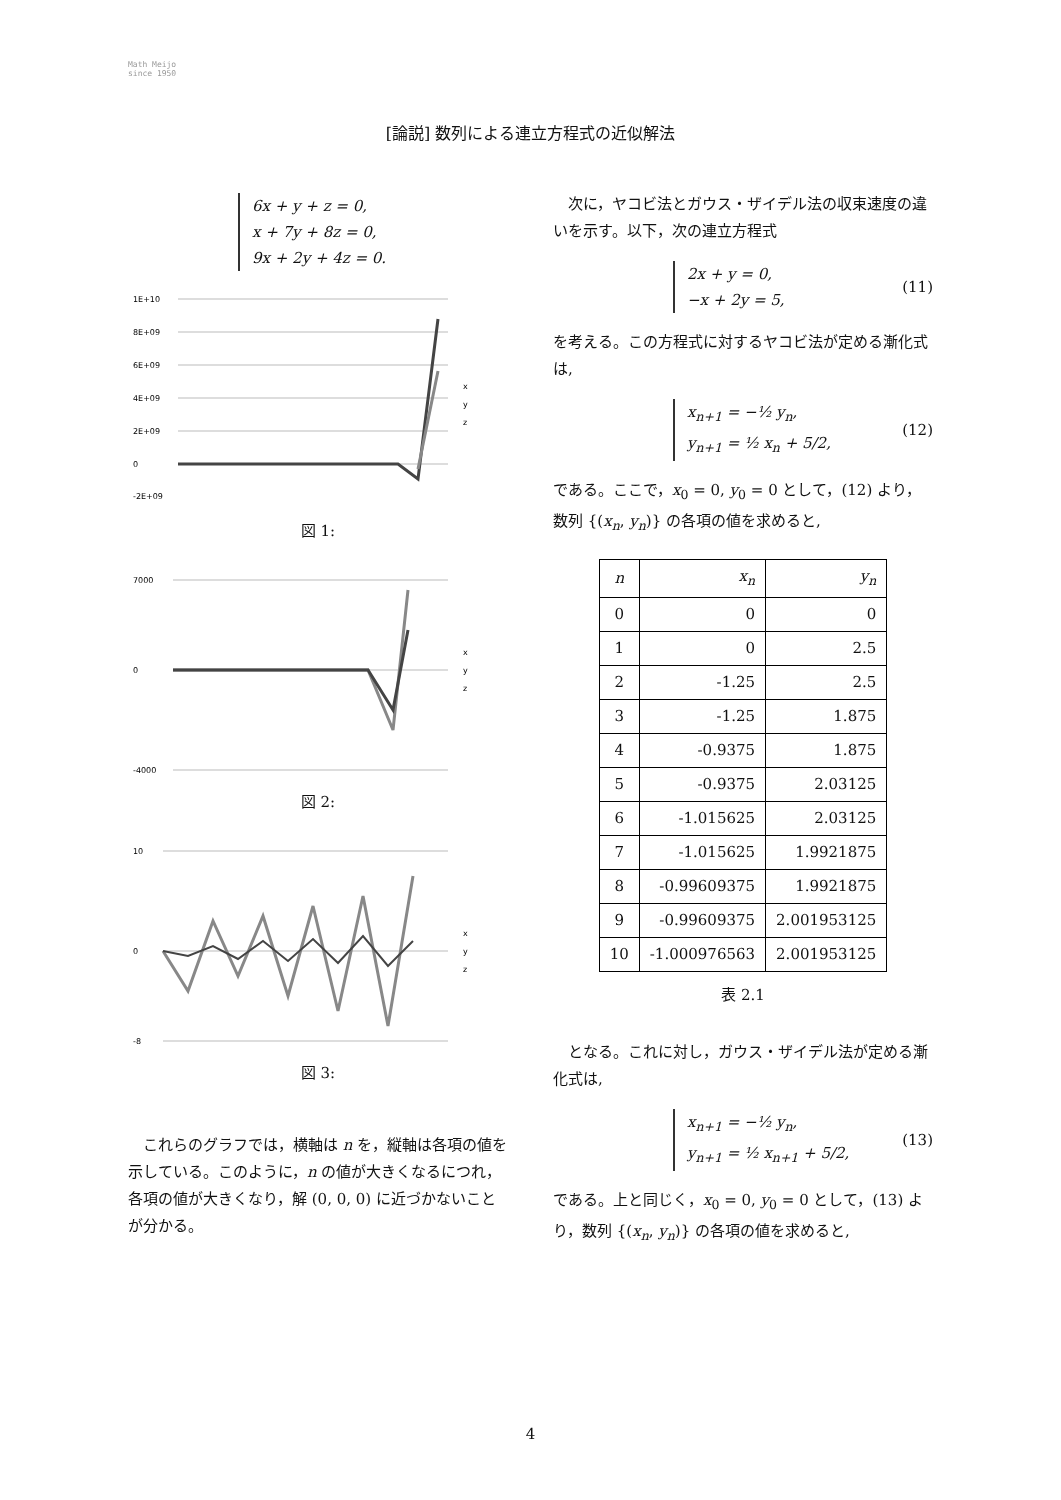Math Meijo
since 1950
[論説] 数列による連立方程式の近似解法
6x + y + z = 0,
x + 7y + 8z = 0,
9x + 2y + 4z = 0.
1E+10
8E+09
6E+09
4E+09
2E+09
0
-2E+09
x
y
z
図 1:
7000
0
-4000
x
y
z
図 2:
10
0
-8
x
y
z
図 3:
これらのグラフでは，横軸は n を，縦軸は各項の値を示している。このように，n の値が大きくなるにつれ，各項の値が大きくなり，解 (0, 0, 0) に近づかないことが分かる。
次に，ヤコビ法とガウス・ザイデル法の収束速度の違いを示す。以下，次の連立方程式
2x + y = 0,
−x + 2y = 5,
(11)
を考える。この方程式に対するヤコビ法が定める漸化式は,
x<sub>n+1</sub> = −½ y<sub>n</sub>,
y<sub>n+1</sub> = ½ x<sub>n</sub> + 5/2,
(12)
である。ここで，x<sub>0</sub> = 0, y<sub>0</sub> = 0 として，(12) より，数列 {(x<sub>n</sub>, y<sub>n</sub>)} の各項の値を求めると,
| n | x<sub>n</sub> | y<sub>n</sub> |
| --- | --- | --- |
| 0 | 0 | 0 |
| 1 | 0 | 2.5 |
| 2 | -1.25 | 2.5 |
| 3 | -1.25 | 1.875 |
| 4 | -0.9375 | 1.875 |
| 5 | -0.9375 | 2.03125 |
| 6 | -1.015625 | 2.03125 |
| 7 | -1.015625 | 1.9921875 |
| 8 | -0.99609375 | 1.9921875 |
| 9 | -0.99609375 | 2.001953125 |
| 10 | -1.000976563 | 2.001953125 |
表 2.1
となる。これに対し，ガウス・ザイデル法が定める漸化式は,
x<sub>n+1</sub> = −½ y<sub>n</sub>,
y<sub>n+1</sub> = ½ x<sub>n+1</sub> + 5/2,
(13)
である。上と同じく，x<sub>0</sub> = 0, y<sub>0</sub> = 0 として，(13) より，数列 {(x<sub>n</sub>, y<sub>n</sub>)} の各項の値を求めると,
4